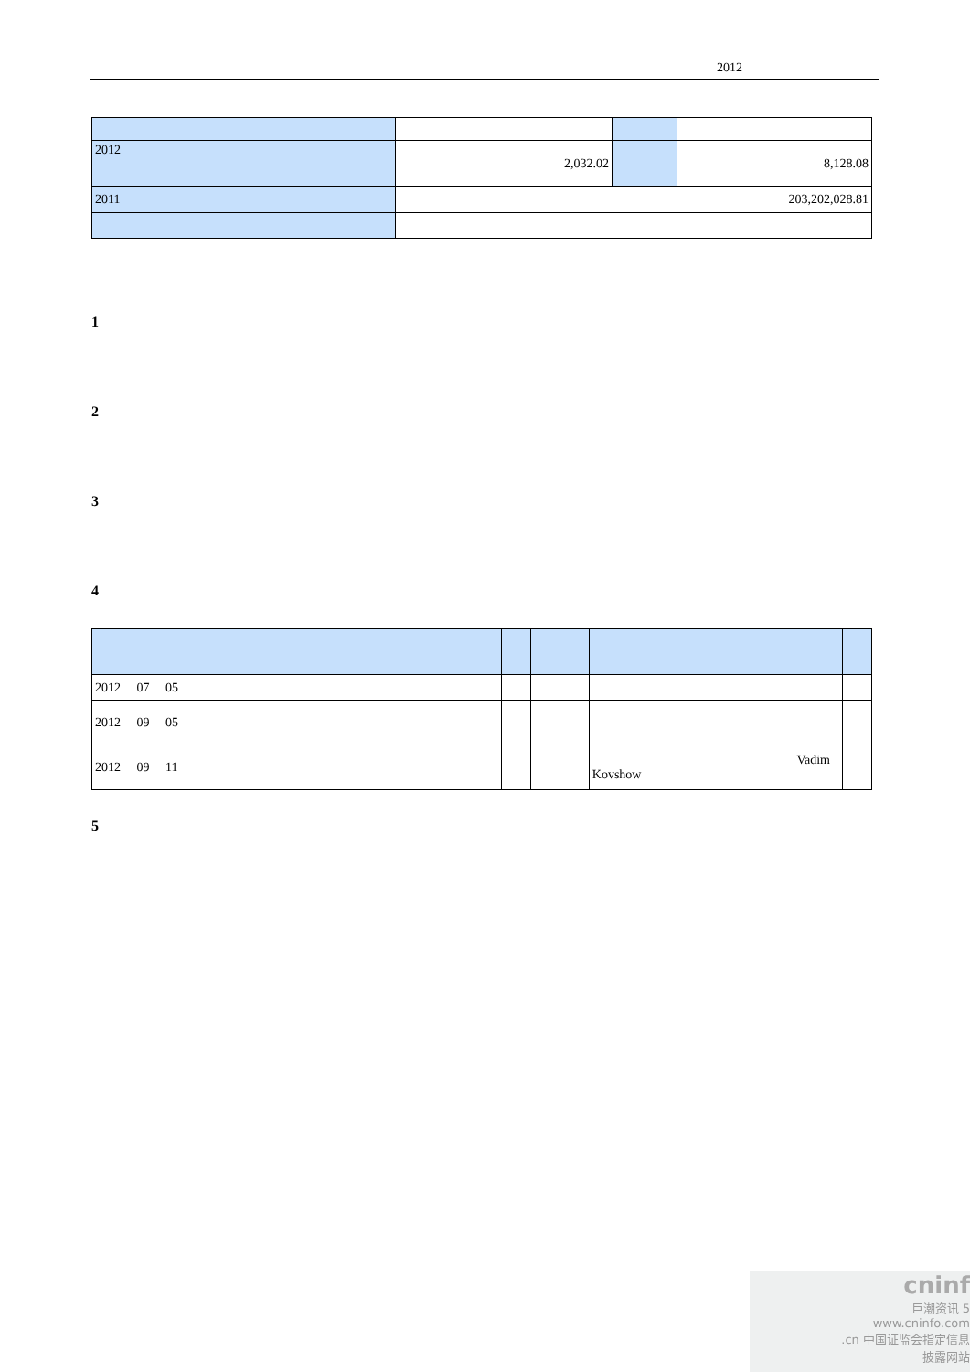2012
| 2012 | 2,032.02 | | 8,128.08 |
| 2011 | 203,202,028.81 | | |
1
2
3
4
| 2012 07 05 | | | | | |
| 2012 09 05 | | | | | |
| 2012 09 11 | | | | Vadim Kovshow | |
5
cninf
巨潮资讯 5
www.cninfo.com
.cn 中国证监会指定信息
披露网站